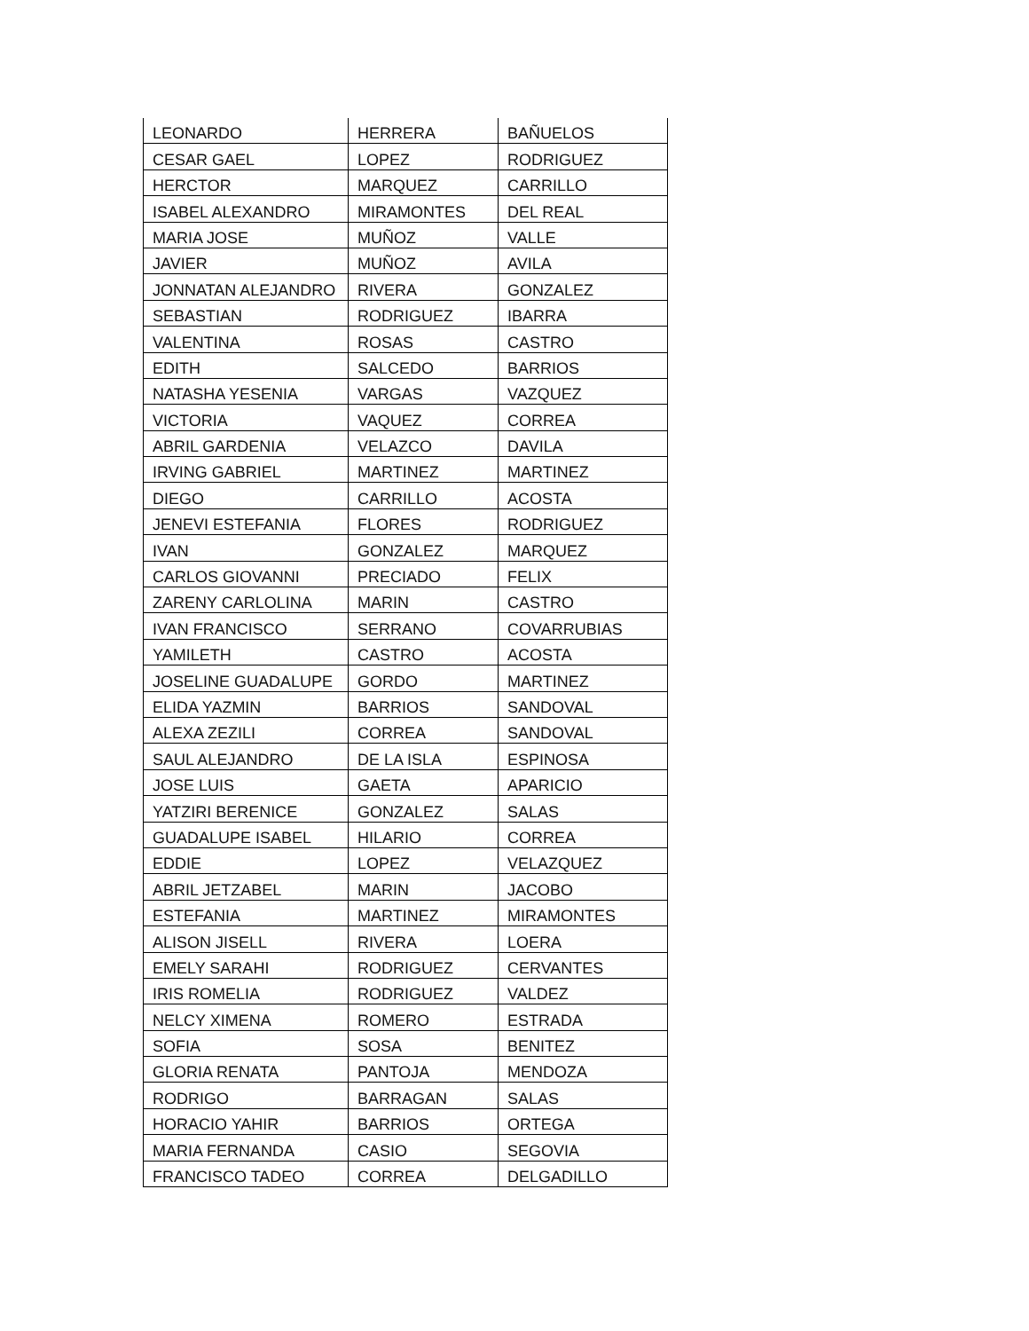| LEONARDO | HERRERA | BAÑUELOS |
| CESAR GAEL | LOPEZ | RODRIGUEZ |
| HERCTOR | MARQUEZ | CARRILLO |
| ISABEL ALEXANDRO | MIRAMONTES | DEL REAL |
| MARIA JOSE | MUÑOZ | VALLE |
| JAVIER | MUÑOZ | AVILA |
| JONNATAN ALEJANDRO | RIVERA | GONZALEZ |
| SEBASTIAN | RODRIGUEZ | IBARRA |
| VALENTINA | ROSAS | CASTRO |
| EDITH | SALCEDO | BARRIOS |
| NATASHA YESENIA | VARGAS | VAZQUEZ |
| VICTORIA | VAQUEZ | CORREA |
| ABRIL GARDENIA | VELAZCO | DAVILA |
| IRVING GABRIEL | MARTINEZ | MARTINEZ |
| DIEGO | CARRILLO | ACOSTA |
| JENEVI ESTEFANIA | FLORES | RODRIGUEZ |
| IVAN | GONZALEZ | MARQUEZ |
| CARLOS GIOVANNI | PRECIADO | FELIX |
| ZARENY CARLOLINA | MARIN | CASTRO |
| IVAN FRANCISCO | SERRANO | COVARRUBIAS |
| YAMILETH | CASTRO | ACOSTA |
| JOSELINE GUADALUPE | GORDO | MARTINEZ |
| ELIDA YAZMIN | BARRIOS | SANDOVAL |
| ALEXA ZEZILI | CORREA | SANDOVAL |
| SAUL ALEJANDRO | DE LA ISLA | ESPINOSA |
| JOSE LUIS | GAETA | APARICIO |
| YATZIRI BERENICE | GONZALEZ | SALAS |
| GUADALUPE ISABEL | HILARIO | CORREA |
| EDDIE | LOPEZ | VELAZQUEZ |
| ABRIL JETZABEL | MARIN | JACOBO |
| ESTEFANIA | MARTINEZ | MIRAMONTES |
| ALISON JISELL | RIVERA | LOERA |
| EMELY SARAHI | RODRIGUEZ | CERVANTES |
| IRIS ROMELIA | RODRIGUEZ | VALDEZ |
| NELCY XIMENA | ROMERO | ESTRADA |
| SOFIA | SOSA | BENITEZ |
| GLORIA RENATA | PANTOJA | MENDOZA |
| RODRIGO | BARRAGAN | SALAS |
| HORACIO YAHIR | BARRIOS | ORTEGA |
| MARIA FERNANDA | CASIO | SEGOVIA |
| FRANCISCO TADEO | CORREA | DELGADILLO |